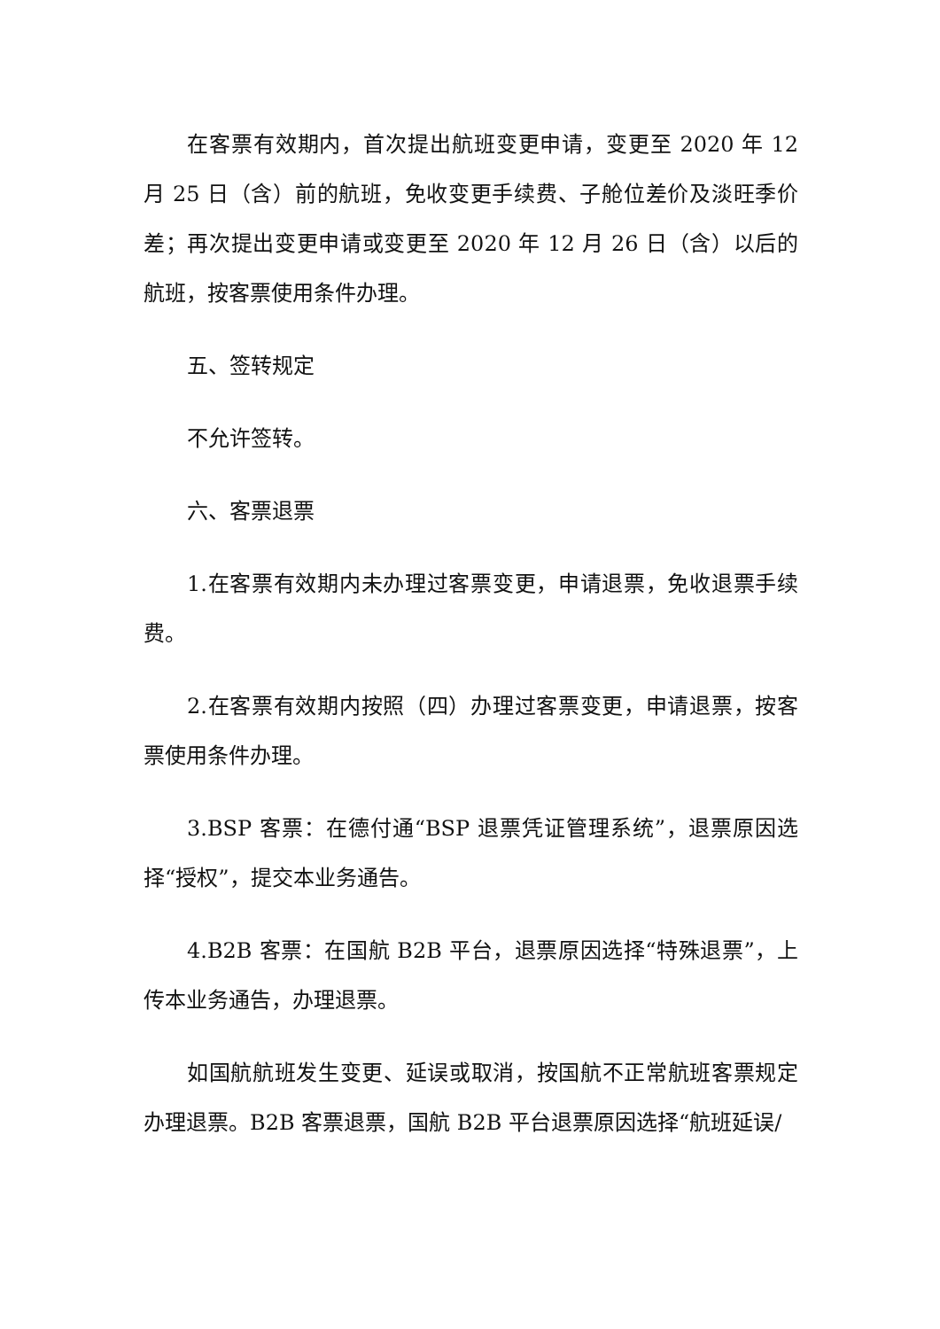在客票有效期内，首次提出航班变更申请，变更至 2020 年 12 月 25 日（含）前的航班，免收变更手续费、子舱位差价及淡旺季价差；再次提出变更申请或变更至 2020 年 12 月 26 日（含）以后的航班，按客票使用条件办理。
五、签转规定
不允许签转。
六、客票退票
1.在客票有效期内未办理过客票变更，申请退票，免收退票手续费。
2.在客票有效期内按照（四）办理过客票变更，申请退票，按客票使用条件办理。
3.BSP 客票：在德付通“BSP 退票凭证管理系统”，退票原因选择“授权”，提交本业务通告。
4.B2B 客票：在国航 B2B 平台，退票原因选择“特殊退票”，上传本业务通告，办理退票。
如国航航班发生变更、延误或取消，按国航不正常航班客票规定办理退票。B2B 客票退票，国航 B2B 平台退票原因选择“航班延误/